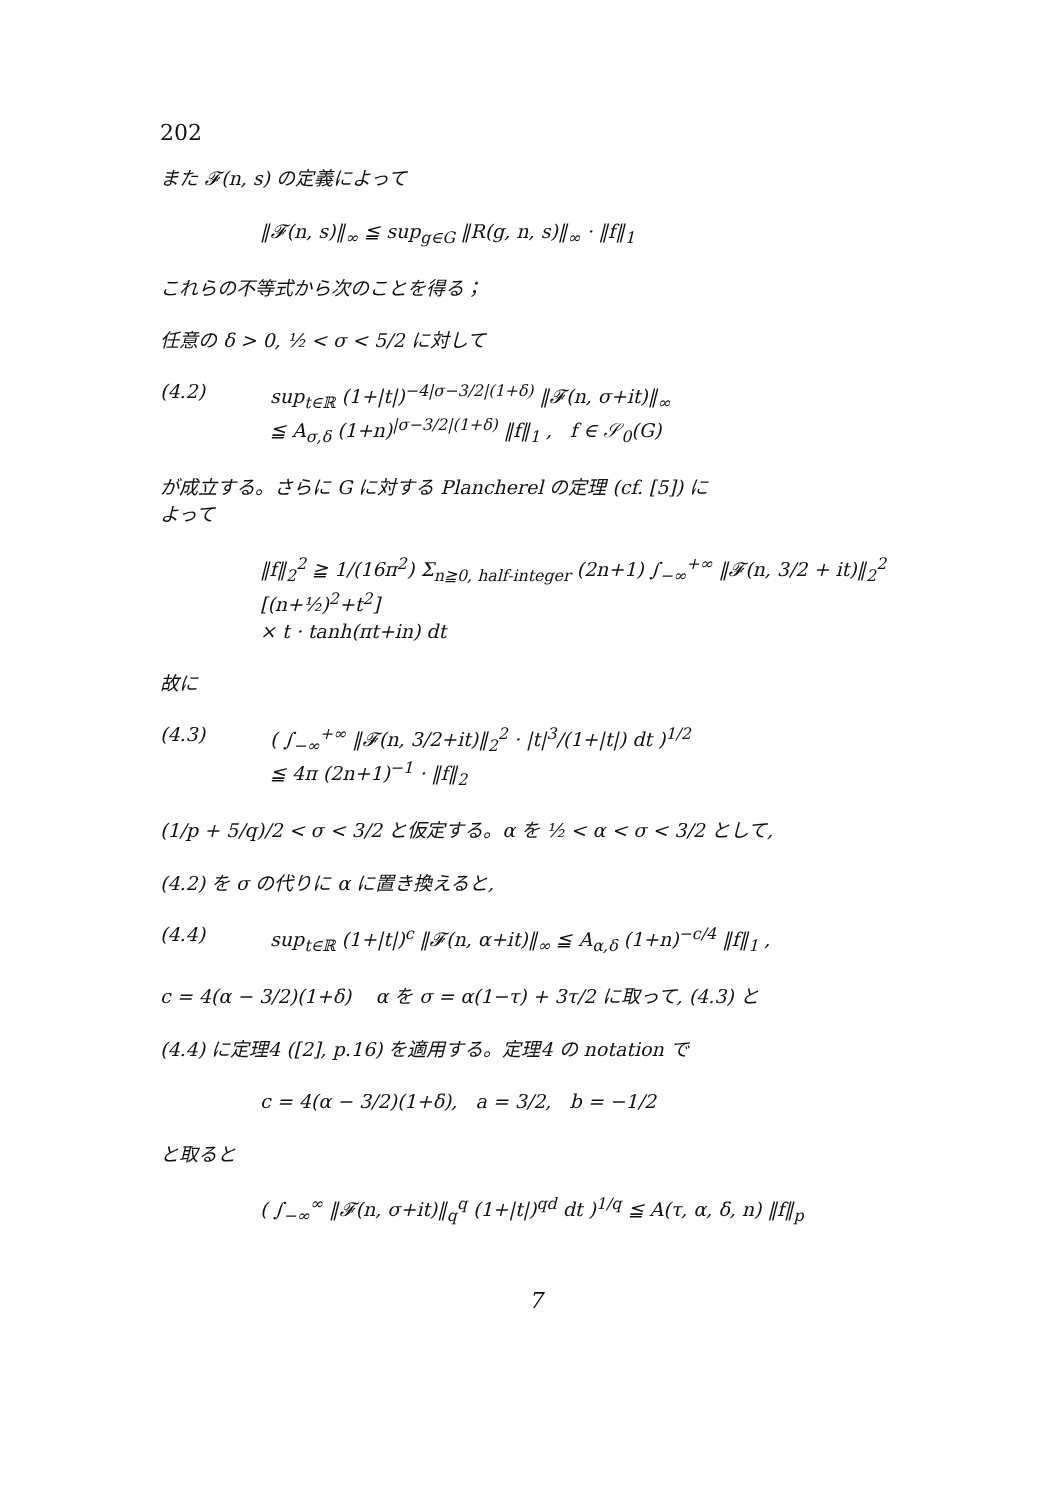202
また 𝓕(n, s) の定義によって
‖𝓕(n, s)‖<sub>∞</sub> ≦ sup<sub>g∈G</sub> ‖R(g, n, s)‖<sub>∞</sub> · ‖f‖<sub>1</sub>
これらの不等式から次のことを得る；
任意の δ > 0, ½ < σ < 5/2 に対して
(4.2)
sup<sub>t∈ℝ</sub> (1+|t|)<sup>−4|σ−3/2|(1+δ)</sup> ‖𝓕(n, σ+it)‖<sub>∞</sub>
≦ A<sub>σ,δ</sub> (1+n)<sup>|σ−3/2|(1+δ)</sup> ‖f‖<sub>1</sub> , f ∈ 𝒮<sub>0</sub>(G)
が成立する。さらに G に対する Plancherel の定理 (cf. [5]) に
よって
‖f‖<sub>2</sub><sup>2</sup> ≧ 1/(16π<sup>2</sup>) Σ<sub>n≧0, half-integer</sub> (2n+1) ∫<sub>−∞</sub><sup>+∞</sup> ‖𝓕(n, 3/2 + it)‖<sub>2</sub><sup>2</sup> [(n+½)<sup>2</sup>+t<sup>2</sup>]
× t · tanh(πt+in) dt
故に
(4.3)
( ∫<sub>−∞</sub><sup>+∞</sup> ‖𝓕(n, 3/2+it)‖<sub>2</sub><sup>2</sup> · |t|<sup>3</sup>/(1+|t|) dt )<sup>1/2</sup>
≦ 4π (2n+1)<sup>−1</sup> · ‖f‖<sub>2</sub>
(1/p + 5/q)/2 < σ < 3/2 と仮定する。α を ½ < α < σ < 3/2 として,
(4.2) を σ の代りに α に置き換えると,
(4.4)
sup<sub>t∈ℝ</sub> (1+|t|)<sup>c</sup> ‖𝓕(n, α+it)‖<sub>∞</sub> ≦ A<sub>α,δ</sub> (1+n)<sup>−c/4</sup> ‖f‖<sub>1</sub> ,
c = 4(α − 3/2)(1+δ) α を σ = α(1−τ) + 3τ/2 に取って, (4.3) と
(4.4) に定理4 ([2], p.16) を適用する。定理4 の notation で
c = 4(α − 3/2)(1+δ), a = 3/2, b = −1/2
と取ると
( ∫<sub>−∞</sub><sup>∞</sup> ‖𝓕(n, σ+it)‖<sub>q</sub><sup>q</sup> (1+|t|)<sup>qd</sup> dt )<sup>1/q</sup> ≦ A(τ, α, δ, n) ‖f‖<sub>p</sub>
7